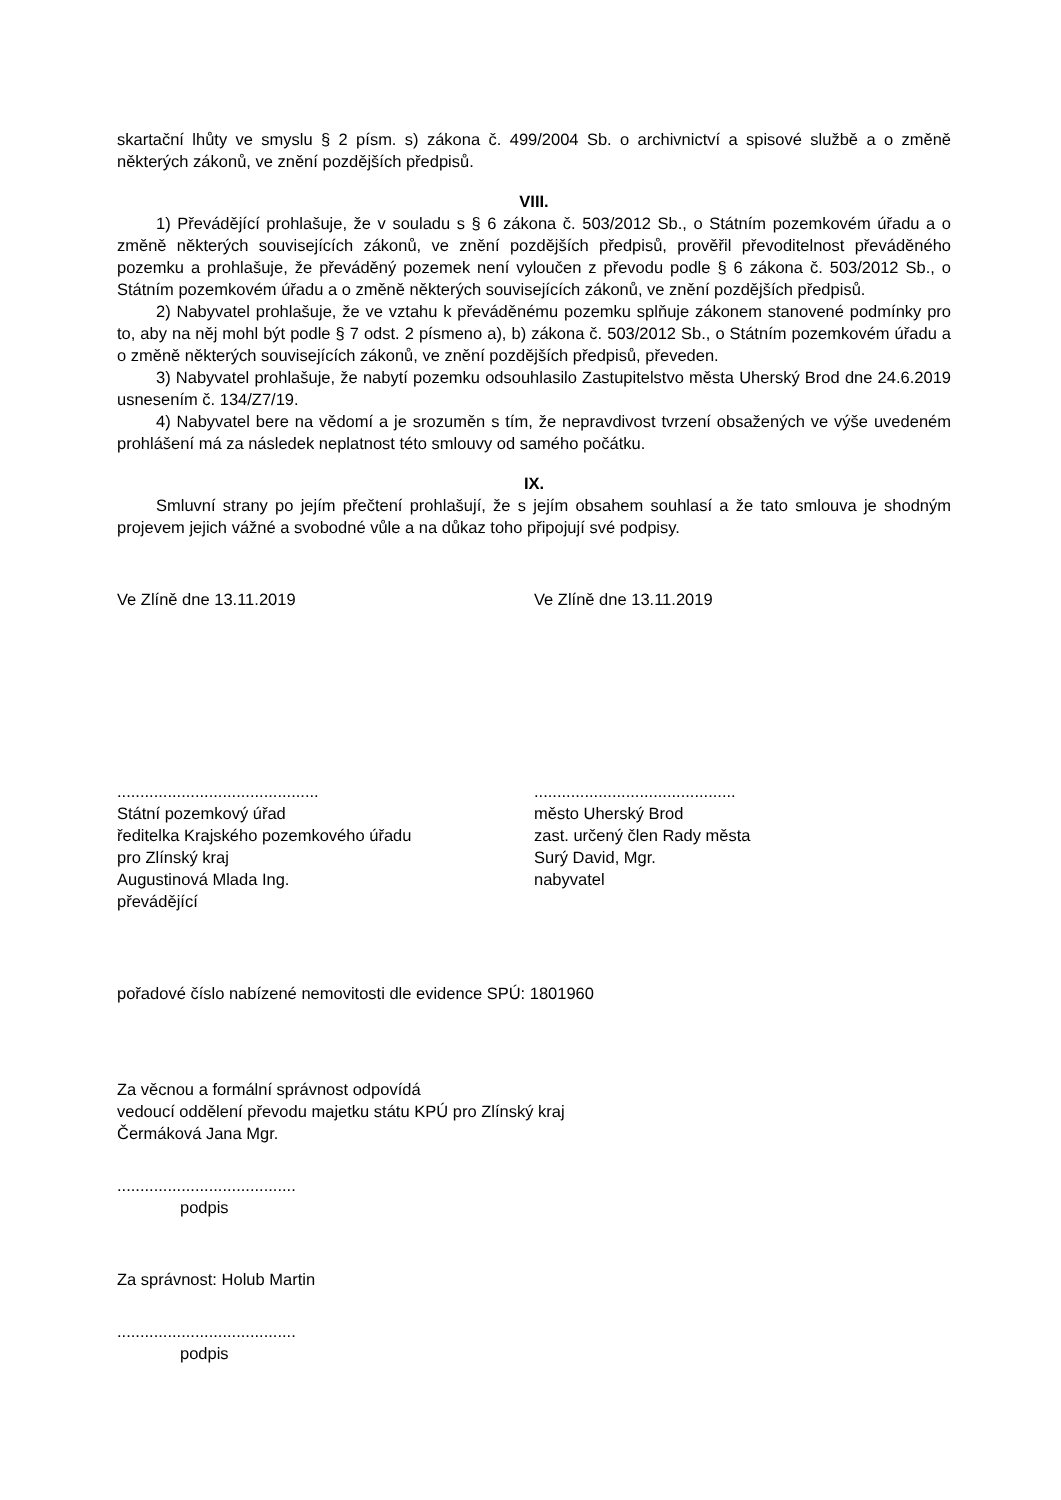skartační lhůty ve smyslu § 2 písm. s) zákona č. 499/2004 Sb. o archivnictví a spisové službě a o změně některých zákonů, ve znění pozdějších předpisů.
VIII.
1) Převádějící prohlašuje, že v souladu s § 6 zákona č. 503/2012 Sb., o Státním pozemkovém úřadu a o změně některých souvisejících zákonů, ve znění pozdějších předpisů, prověřil převoditelnost převáděného pozemku a prohlašuje, že převáděný pozemek není vyloučen z převodu podle § 6 zákona č. 503/2012 Sb., o Státním pozemkovém úřadu a o změně některých souvisejících zákonů, ve znění pozdějších předpisů.
2) Nabyvatel prohlašuje, že ve vztahu k převáděnému pozemku splňuje zákonem stanovené podmínky pro to, aby na něj mohl být podle § 7 odst. 2 písmeno a), b) zákona č. 503/2012 Sb., o Státním pozemkovém úřadu a o změně některých souvisejících zákonů, ve znění pozdějších předpisů, převeden.
3) Nabyvatel prohlašuje, že nabytí pozemku odsouhlasilo Zastupitelstvo města Uherský Brod dne 24.6.2019 usnesením č. 134/Z7/19.
4) Nabyvatel bere na vědomí a je srozuměn s tím, že nepravdivost tvrzení obsažených ve výše uvedeném prohlášení má za následek neplatnost této smlouvy od samého počátku.
IX.
Smluvní strany po jejím přečtení prohlašují, že s jejím obsahem souhlasí a že tato smlouva je shodným projevem jejich vážné a svobodné vůle a na důkaz toho připojují své podpisy.
Ve Zlíně dne 13.11.2019 Ve Zlíně dne 13.11.2019
............................................
Státní pozemkový úřad
ředitelka Krajského pozemkového úřadu
pro Zlínský kraj
Augustinová Mlada Ing.
převádějící
............................................
město Uherský Brod
zast. určený člen Rady města
Surý David, Mgr.
nabyvatel
pořadové číslo nabízené nemovitosti dle evidence SPÚ: 1801960
Za věcnou a formální správnost odpovídá
vedoucí oddělení převodu majetku státu KPÚ pro Zlínský kraj
Čermáková Jana Mgr.
.......................................
podpis
Za správnost: Holub Martin
.......................................
podpis